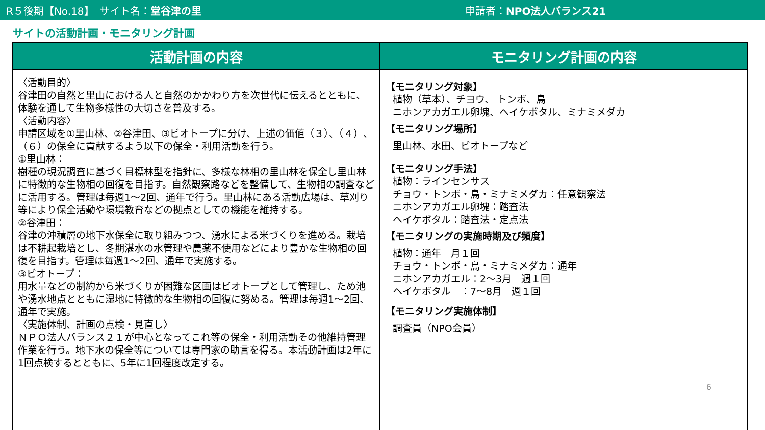R５後期【No.18】　サイト名：堂谷津の里 申請者：NPO法人バランス21
サイトの活動計画・モニタリング計画
| 活動計画の内容 | モニタリング計画の内容 |
| --- | --- |
| 〈活動目的〉 谷津田の自然と里山における人と自然のかかわり方を次世代に伝えるとともに、体験を通して生物多様性の大切さを普及する。 〈活動内容〉 申請区域を①里山林、②谷津田、③ビオトープに分け、上述の価値（３）、（４）、（６）の保全に貢献するよう以下の保全・利用活動を行う。 ①里山林： 樹種の現況調査に基づく目標林型を指針に、多様な林相の里山林を保全し里山林に特徴的な生物相の回復を目指す。自然観察路などを整備して、生物相の調査などに活用する。管理は毎週1～2回、通年で行う。里山林にある活動広場は、草刈り等により保全活動や環境教育などの拠点としての機能を維持する。 ②谷津田： 谷津の沖積層の地下水保全に取り組みつつ、湧水による米づくりを進める。栽培は不耕起栽培とし、冬期湛水の水管理や農薬不使用などにより豊かな生物相の回復を目指す。管理は毎週1～2回、通年で実施する。 ③ビオトープ： 用水量などの制約から米づくりが困難な区画はビオトープとして管理し、ため池や湧水地点とともに湿地に特徴的な生物相の回復に努める。管理は毎週1～2回、通年で実施。 〈実施体制、計画の点検・見直し〉 ＮＰＯ法人バランス２１が中心となってこれ等の保全・利用活動その他維持管理作業を行う。地下水の保全等については専門家の助言を得る。本活動計画は2年に1回点検するとともに、5年に1回程度改定する。 | 【モニタリング対象】 植物（草本）、チヨウ、 トンボ、鳥 ニホンアカガエル卵塊、ヘイケボタル、ミナミメダカ 【モニタリング場所】 里山林、水田、ビオトープなど 【モニタリング手法】 植物：ラインセンサス チョウ・トンボ・鳥・ミナミメダカ：任意観察法 ニホンアカガエル卵塊：踏査法 ヘイケボタル：踏査法・定点法 【モニタリングの実施時期及び頻度】 植物：通年 月１回 チョウ・トンボ・鳥・ミナミメダカ：通年 ニホンアカガエル：2～3月 週１回 ヘイケボタル ：7～8月 週１回 【モニタリング実施体制】 調査員（NPO会員） 6 |